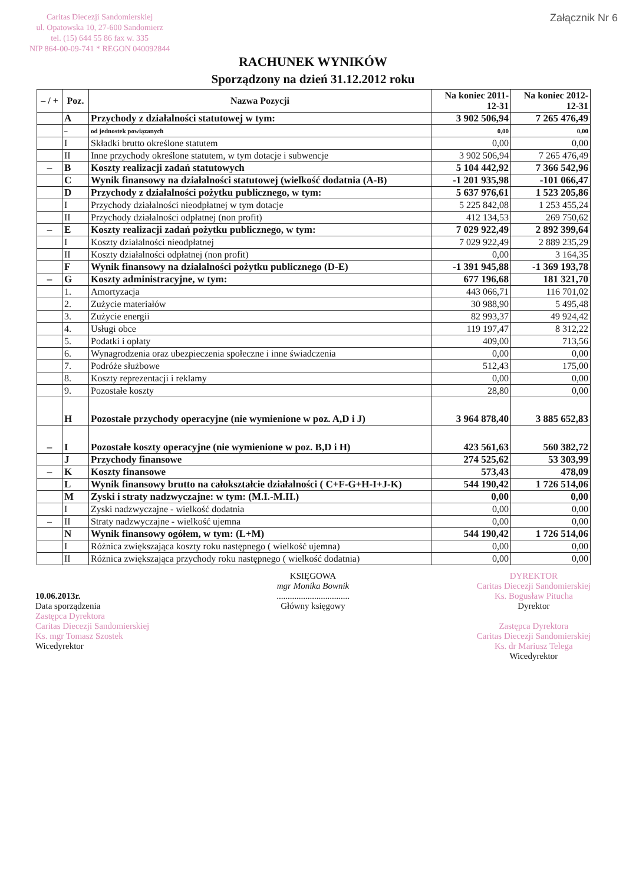Caritas Diecezji Sandomierskiej
ul. Opatowska 10, 27-600 Sandomierz
tel. (15) 644 55 86 fax w. 335
NIP 864-00-09-741 * REGON 040092844
Załącznik Nr 6
RACHUNEK WYNIKÓW
Sporządzony na dzień 31.12.2012 roku
| – / + | Poz. | Nazwa Pozycji | Na koniec 2011-12-31 | Na koniec 2012-12-31 |
| --- | --- | --- | --- | --- |
| | A | Przychody z działalności statutowej w tym: | 3 902 506,94 | 7 265 476,49 |
| | – | od jednostek powiązanych | 0,00 | 0,00 |
| | I | Składki brutto określone statutem | 0,00 | 0,00 |
| | II | Inne przychody określone statutem, w tym dotacje i subwencje | 3 902 506,94 | 7 265 476,49 |
| – | B | Koszty realizacji zadań statutowych | 5 104 442,92 | 7 366 542,96 |
| | C | Wynik finansowy na działalności statutowej (wielkość dodatnia (A-B) | -1 201 935,98 | -101 066,47 |
| | D | Przychody z działalności pożytku publicznego, w tym: | 5 637 976,61 | 1 523 205,86 |
| | I | Przychody działalności nieodpłatnej w tym dotacje | 5 225 842,08 | 1 253 455,24 |
| | II | Przychody działalności odpłatnej (non profit) | 412 134,53 | 269 750,62 |
| – | E | Koszty realizacji zadań pożytku publicznego, w tym: | 7 029 922,49 | 2 892 399,64 |
| | I | Koszty działalności nieodpłatnej | 7 029 922,49 | 2 889 235,29 |
| | II | Koszty działalności odpłatnej (non profit) | 0,00 | 3 164,35 |
| | F | Wynik finansowy na działalności pożytku publicznego (D-E) | -1 391 945,88 | -1 369 193,78 |
| – | G | Koszty administracyjne, w tym: | 677 196,68 | 181 321,70 |
| | 1. | Amortyzacja | 443 066,71 | 116 701,02 |
| | 2. | Zużycie materiałów | 30 988,90 | 5 495,48 |
| | 3. | Zużycie energii | 82 993,37 | 49 924,42 |
| | 4. | Usługi obce | 119 197,47 | 8 312,22 |
| | 5. | Podatki i opłaty | 409,00 | 713,56 |
| | 6. | Wynagrodzenia oraz ubezpieczenia społeczne i inne świadczenia | 0,00 | 0,00 |
| | 7. | Podróże służbowe | 512,43 | 175,00 |
| | 8. | Koszty reprezentacji i reklamy | 0,00 | 0,00 |
| | 9. | Pozostałe koszty | 28,80 | 0,00 |
| | H | Pozostałe przychody operacyjne (nie wymienione w poz. A,D i J) | 3 964 878,40 | 3 885 652,83 |
| – | I | Pozostałe koszty operacyjne (nie wymienione w poz. B,D i H) | 423 561,63 | 560 382,72 |
| | J | Przychody finansowe | 274 525,62 | 53 303,99 |
| – | K | Koszty finansowe | 573,43 | 478,09 |
| | L | Wynik finansowy brutto na całokształcie działalności ( C+F-G+H-I+J-K) | 544 190,42 | 1 726 514,06 |
| | M | Zyski i straty nadzwyczajne: w tym: (M.I.-M.II.) | 0,00 | 0,00 |
| | I | Zyski nadzwyczajne - wielkość dodatnia | 0,00 | 0,00 |
| – | II | Straty nadzwyczajne - wielkość ujemna | 0,00 | 0,00 |
| | N | Wynik finansowy ogółem, w tym: (L+M) | 544 190,42 | 1 726 514,06 |
| | I | Różnica zwiększająca koszty roku następnego ( wielkość ujemna) | 0,00 | 0,00 |
| | II | Różnica zwiększająca przychody roku następnego ( wielkość dodatnia) | 0,00 | 0,00 |
10.06.2013r.
Data sporządzenia
Zastępca Dyrektora
Caritas Diecezji Sandomierskiej
Ks. mgr Tomasz Szostek
Wicedyrektor
KSIĘGOWA
mgr Monika Bownik
.................................
Główny księgowy
DYREKTOR
Caritas Diecezji Sandomierskiej
Ks. Bogusław Pitucha
Dyrektor
Zastępca Dyrektora
Caritas Diecezji Sandomierskiej
Ks. dr Mariusz Telega
Wicedyrektor